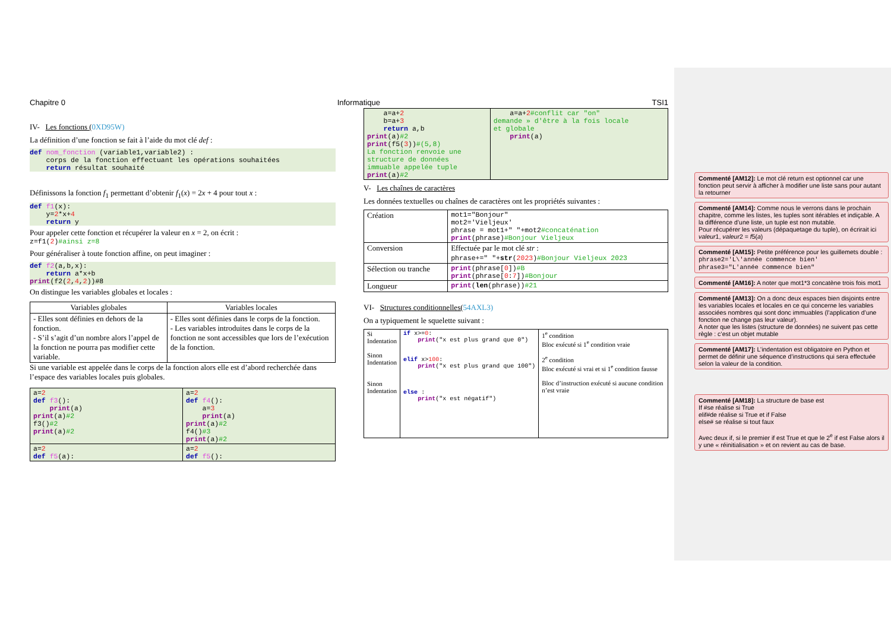Chapitre 0 Informatique TSI1
IV- Les fonctions (0XD95W)
La définition d’une fonction se fait à l’aide du mot clé def :
def nom_fonction (variable1,variable2) : corps de la fonction effectuant les opérations souhaitées return résultat souhaité
Définissons la fonction f<sub>1</sub> permettant d’obtenir f<sub>1</sub>(x) = 2x + 4 pour tout x :
def f1(x): y=2*x+4 return y
Pour appeler cette fonction et récupérer la valeur en x = 2, on écrit :
z=f1(2)#ainsi z=8
Pour généraliser à toute fonction affine, on peut imaginer :
def f2(a,b,x): return a*x+b print(f2(2,4,2))#8
On distingue les variables globales et locales :
| Variables globales | Variables locales |
| --- | --- |
| - Elles sont définies en dehors de la fonction. - S’il s’agit d’un nombre alors l’appel de la fonction ne pourra pas modifier cette variable. | - Elles sont définies dans le corps de la fonction. - Les variables introduites dans le corps de la fonction ne sont accessibles que lors de l’exécution de la fonction. |
Si une variable est appelée dans le corps de la fonction alors elle est d’abord recherchée dans l’espace des variables locales puis globales.
| a= 2 def f3 (): print (a) print (a) #2 f3() #2 print (a) #2 | a= 2 def f4 (): a= 3 print (a) print (a) #2 f4() #3 print (a) #2 |
| a= 2 def f5 (a): | a= 2 def f5 (): |
| a=a+ 2 b=a+ 3 return a,b print (a) #2 print (f5( 3 )) #(5,8) La fonction renvoie une structure de données immuable appelée tuple print (a) #2 | a=a+ 2 #conflit car "on" demande » d'être à la fois locale et globale print (a) |
V- Les chaînes de caractères
Les données textuelles ou chaînes de caractères ont les propriétés suivantes :
| Création | mot1="Bonjour" mot2='Vieljeux' phrase = mot1+" "+mot2 #concaténation print (phrase) #Bonjour Vieljeux |
| Conversion | Effectuée par le mot clé str : phrase+=" "+ str ( 2023 ) #Bonjour Vieljeux 2023 |
| Sélection ou tranche | print (phrase[ 0 ]) #B print (phrase[ 0 : 7 ]) #Bonjour |
| Longueur | print ( len (phrase)) #21 |
VI- Structures conditionnelles(54AXL3)
On a typiquement le squelette suivant :
| Si Indentation Sinon Indentation Sinon Indentation | if x>= 0 : print ("x est plus grand que 0") elif x> 100 : print ("x est plus grand que 100") else : print ("x est négatif") | 1<sup>e</sup> condition Bloc exécuté si 1<sup>e</sup> condition vraie 2<sup>e</sup> condition Bloc exécuté si vrai et si 1<sup>e</sup> condition fausse Bloc d’instruction exécuté si aucune condition n’est vraie |
Commenté [AM12]: Le mot clé return est optionnel car une fonction peut servir à afficher à modifier une liste sans pour autant la retourner
Commenté [AM14]: Comme nous le verrons dans le prochain chapitre, comme les listes, les tuples sont itérables et indiçable. A la différence d’une liste, un tuple est non mutable.
Pour récupérer les valeurs (dépaquetage du tuple), on écrirait ici valeur1, valeur2 = f5(a)
Commenté [AM15]: Petite préférence pour les guillemets double :
phrase2='L\'année commence bien'
phrase3="L'année commence bien"
Commenté [AM16]: A noter que mot1*3 concatène trois fois mot1
Commenté [AM13]: On a donc deux espaces bien disjoints entre les variables locales et locales en ce qui concerne les variables associées nombres qui sont donc immuables (l’application d’une fonction ne change pas leur valeur).
A noter que les listes (structure de données) ne suivent pas cette règle : c’est un objet mutable
Commenté [AM17]: L’indentation est obligatoire en Python et permet de définir une séquence d’instructions qui sera effectuée selon la valeur de la condition.
Commenté [AM18]: La structure de base est
If #se réalise si True
elif#de réalise si True et if False
else# se réalise si tout faux
Avec deux if, si le premier if est True et que le 2<sup>e</sup> if est False alors il y une « réinitialisation » et on revient au cas de base.